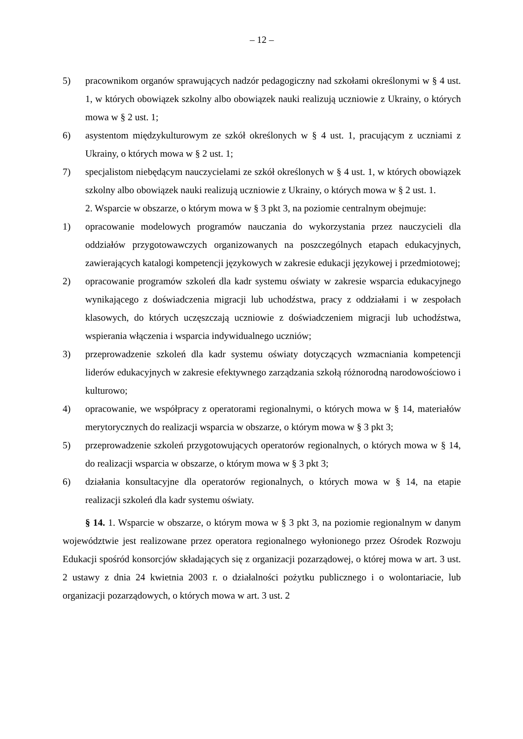– 12 –
5) pracownikom organów sprawujących nadzór pedagogiczny nad szkołami określonymi w § 4 ust. 1, w których obowiązek szkolny albo obowiązek nauki realizują uczniowie z Ukrainy, o których mowa w § 2 ust. 1;
6) asystentom międzykulturowym ze szkół określonych w § 4 ust. 1, pracującym z uczniami z Ukrainy, o których mowa w § 2 ust. 1;
7) specjalistom niebędącym nauczycielami ze szkół określonych w § 4 ust. 1, w których obowiązek szkolny albo obowiązek nauki realizują uczniowie z Ukrainy, o których mowa w § 2 ust. 1.
2. Wsparcie w obszarze, o którym mowa w § 3 pkt 3, na poziomie centralnym obejmuje:
1) opracowanie modelowych programów nauczania do wykorzystania przez nauczycieli dla oddziałów przygotowawczych organizowanych na poszczególnych etapach edukacyjnych, zawierających katalogi kompetencji językowych w zakresie edukacji językowej i przedmiotowej;
2) opracowanie programów szkoleń dla kadr systemu oświaty w zakresie wsparcia edukacyjnego wynikającego z doświadczenia migracji lub uchodźstwa, pracy z oddziałami i w zespołach klasowych, do których uczęszczają uczniowie z doświadczeniem migracji lub uchodźstwa, wspierania włączenia i wsparcia indywidualnego uczniów;
3) przeprowadzenie szkoleń dla kadr systemu oświaty dotyczących wzmacniania kompetencji liderów edukacyjnych w zakresie efektywnego zarządzania szkołą różnorodną narodowościowo i kulturowo;
4) opracowanie, we współpracy z operatorami regionalnymi, o których mowa w § 14, materiałów merytorycznych do realizacji wsparcia w obszarze, o którym mowa w § 3 pkt 3;
5) przeprowadzenie szkoleń przygotowujących operatorów regionalnych, o których mowa w § 14, do realizacji wsparcia w obszarze, o którym mowa w § 3 pkt 3;
6) działania konsultacyjne dla operatorów regionalnych, o których mowa w § 14, na etapie realizacji szkoleń dla kadr systemu oświaty.
§ 14. 1. Wsparcie w obszarze, o którym mowa w § 3 pkt 3, na poziomie regionalnym w danym województwie jest realizowane przez operatora regionalnego wyłonionego przez Ośrodek Rozwoju Edukacji spośród konsorcjów składających się z organizacji pozarządowej, o której mowa w art. 3 ust. 2 ustawy z dnia 24 kwietnia 2003 r. o działalności pożytku publicznego i o wolontariacie, lub organizacji pozarządowych, o których mowa w art. 3 ust. 2